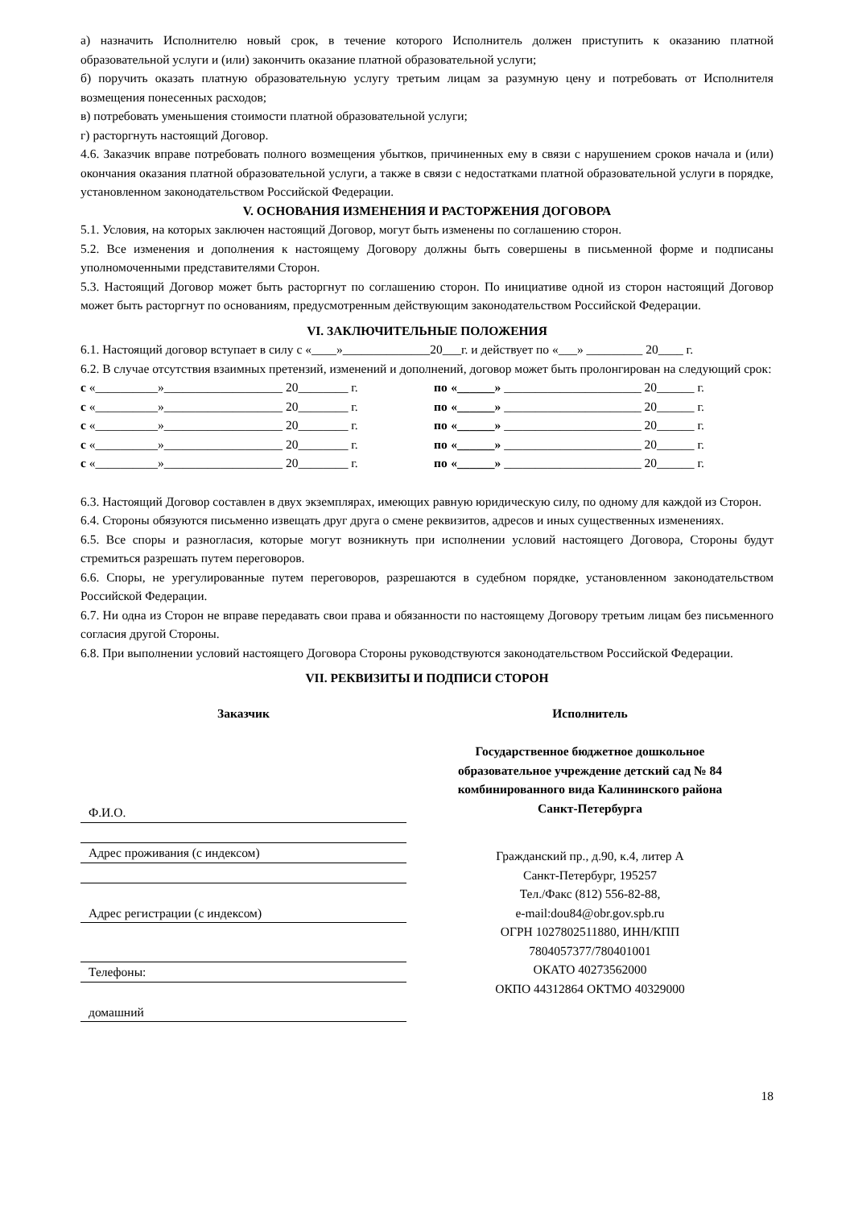а) назначить Исполнителю новый срок, в течение которого Исполнитель должен приступить к оказанию платной образовательной услуги и (или) закончить оказание платной образовательной услуги;
б) поручить оказать платную образовательную услугу третьим лицам за разумную цену и потребовать от Исполнителя возмещения понесенных расходов;
в) потребовать уменьшения стоимости платной образовательной услуги;
г) расторгнуть настоящий Договор.
4.6. Заказчик вправе потребовать полного возмещения убытков, причиненных ему в связи с нарушением сроков начала и (или) окончания оказания платной образовательной услуги, а также в связи с недостатками платной образовательной услуги в порядке, установленном законодательством Российской Федерации.
V. ОСНОВАНИЯ ИЗМЕНЕНИЯ И РАСТОРЖЕНИЯ ДОГОВОРА
5.1. Условия, на которых заключен настоящий Договор, могут быть изменены по соглашению сторон.
5.2. Все изменения и дополнения к настоящему Договору должны быть совершены в письменной форме и подписаны уполномоченными представителями Сторон.
5.3. Настоящий Договор может быть расторгнут по соглашению сторон. По инициативе одной из сторон настоящий Договор может быть расторгнут по основаниям, предусмотренным действующим законодательством Российской Федерации.
VI. ЗАКЛЮЧИТЕЛЬНЫЕ ПОЛОЖЕНИЯ
6.1. Настоящий договор вступает в силу с «____»______________20___г. и действует по «___» _________ 20____ г.
6.2. В случае отсутствия взаимных претензий, изменений и дополнений, договор может быть пролонгирован на следующий срок:
| с «__________»___________________ 20________ г. | по | «______» ______________________ 20______ г. |
| с «__________»___________________ 20________ г. | по | «______» ______________________ 20______ г. |
| с «__________»___________________ 20________ г. | по | «______» ______________________ 20______ г. |
| с «__________»___________________ 20________ г. | по | «______» ______________________ 20______ г. |
| с «__________»___________________ 20________ г. | по | «______» ______________________ 20______ г. |
6.3. Настоящий Договор составлен в двух экземплярах, имеющих равную юридическую силу, по одному для каждой из Сторон.
6.4. Стороны обязуются письменно извещать друг друга о смене реквизитов, адресов и иных существенных изменениях.
6.5. Все споры и разногласия, которые могут возникнуть при исполнении условий настоящего Договора, Стороны будут стремиться разрешать путем переговоров.
6.6. Споры, не урегулированные путем переговоров, разрешаются в судебном порядке, установленном законодательством Российской Федерации.
6.7. Ни одна из Сторон не вправе передавать свои права и обязанности по настоящему Договору третьим лицам без письменного согласия другой Стороны.
6.8. При выполнении условий настоящего Договора Стороны руководствуются законодательством Российской Федерации.
VII. РЕКВИЗИТЫ И ПОДПИСИ СТОРОН
Заказчик
Ф.И.О.
Адрес проживания (с индексом)
Адрес регистрации (с индексом)
Телефоны:
домашний
Исполнитель
Государственное бюджетное дошкольное
образовательное учреждение детский сад № 84
комбинированного вида Калининского района
Санкт-Петербурга
Гражданский пр., д.90, к.4, литер А
Санкт-Петербург, 195257
Тел./Факс (812) 556-82-88,
e-mail:dou84@obr.gov.spb.ru
ОГРН 1027802511880, ИНН/КПП
7804057377/780401001
ОКАТО 40273562000
ОКПО 44312864 ОКТМО 40329000
18